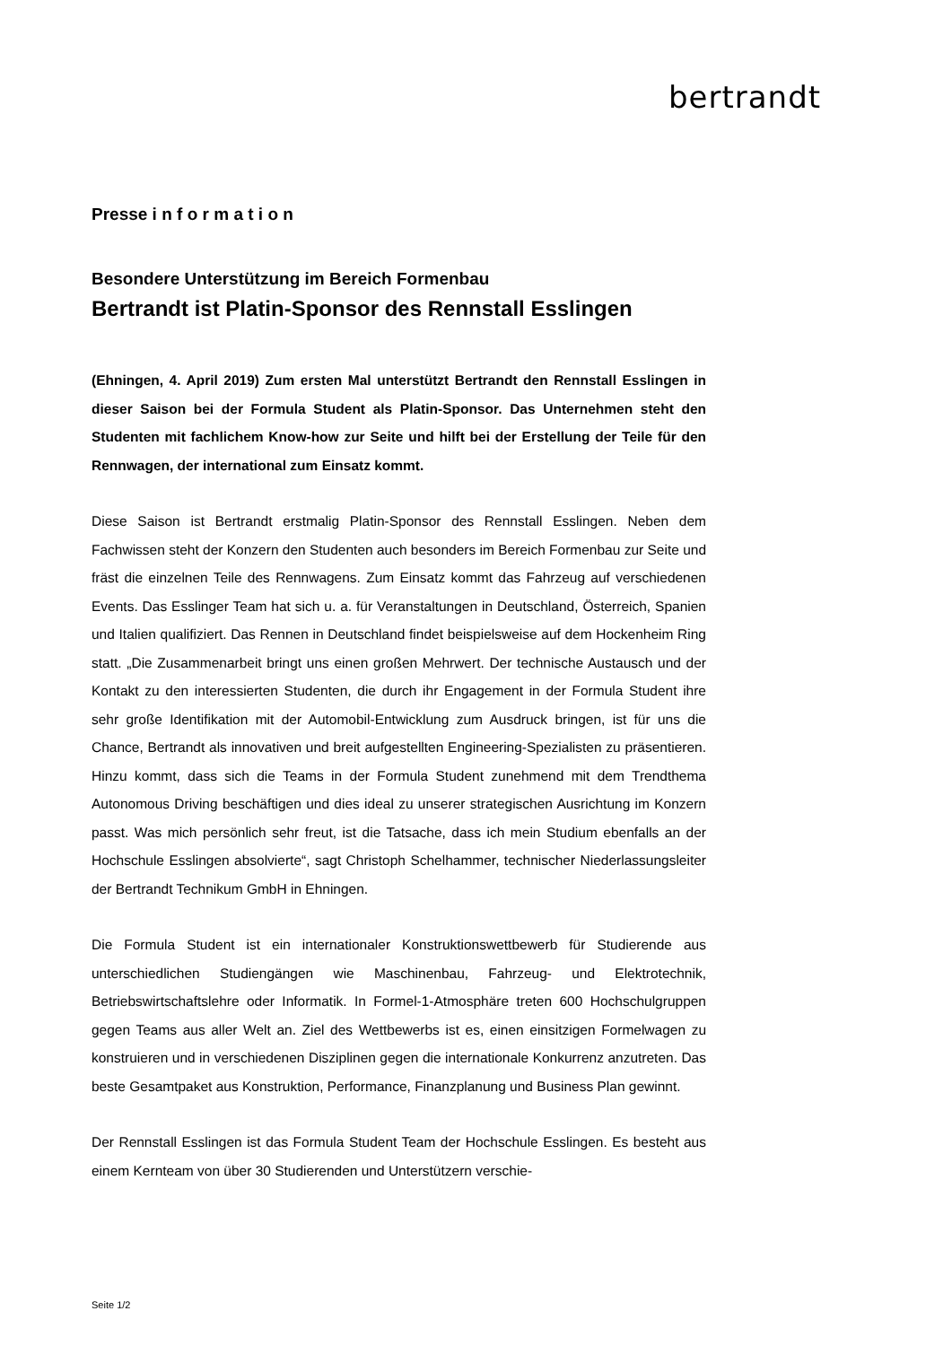bertrandt
Presse i n f o r m a t i o n
Besondere Unterstützung im Bereich Formenbau
Bertrandt ist Platin-Sponsor des Rennstall Esslingen
(Ehningen, 4. April 2019) Zum ersten Mal unterstützt Bertrandt den Rennstall Esslingen in dieser Saison bei der Formula Student als Platin-Sponsor. Das Unternehmen steht den Studenten mit fachlichem Know-how zur Seite und hilft bei der Erstellung der Teile für den Rennwagen, der international zum Einsatz kommt.
Diese Saison ist Bertrandt erstmalig Platin-Sponsor des Rennstall Esslingen. Neben dem Fachwissen steht der Konzern den Studenten auch besonders im Bereich Formenbau zur Seite und fräst die einzelnen Teile des Rennwagens. Zum Einsatz kommt das Fahrzeug auf verschiedenen Events. Das Esslinger Team hat sich u. a. für Veranstaltungen in Deutschland, Österreich, Spanien und Italien qualifiziert. Das Rennen in Deutschland findet beispielsweise auf dem Hockenheim Ring statt. „Die Zusammenarbeit bringt uns einen großen Mehrwert. Der technische Austausch und der Kontakt zu den interessierten Studenten, die durch ihr Engagement in der Formula Student ihre sehr große Identifikation mit der Automobil-Entwicklung zum Ausdruck bringen, ist für uns die Chance, Bertrandt als innovativen und breit aufgestellten Engineering-Spezialisten zu präsentieren. Hinzu kommt, dass sich die Teams in der Formula Student zunehmend mit dem Trendthema Autonomous Driving beschäftigen und dies ideal zu unserer strategischen Ausrichtung im Konzern passt. Was mich persönlich sehr freut, ist die Tatsache, dass ich mein Studium ebenfalls an der Hochschule Esslingen absolvierte“, sagt Christoph Schelhammer, technischer Niederlassungsleiter der Bertrandt Technikum GmbH in Ehningen.
Die Formula Student ist ein internationaler Konstruktionswettbewerb für Studierende aus unterschiedlichen Studiengängen wie Maschinenbau, Fahrzeug- und Elektrotechnik, Betriebswirtschaftslehre oder Informatik. In Formel-1-Atmosphäre treten 600 Hochschulgruppen gegen Teams aus aller Welt an. Ziel des Wettbewerbs ist es, einen einsitzigen Formelwagen zu konstruieren und in verschiedenen Disziplinen gegen die internationale Konkurrenz anzutreten. Das beste Gesamtpaket aus Konstruktion, Performance, Finanzplanung und Business Plan gewinnt.
Der Rennstall Esslingen ist das Formula Student Team der Hochschule Esslingen. Es besteht aus einem Kernteam von über 30 Studierenden und Unterstützern verschie-
Seite 1/2